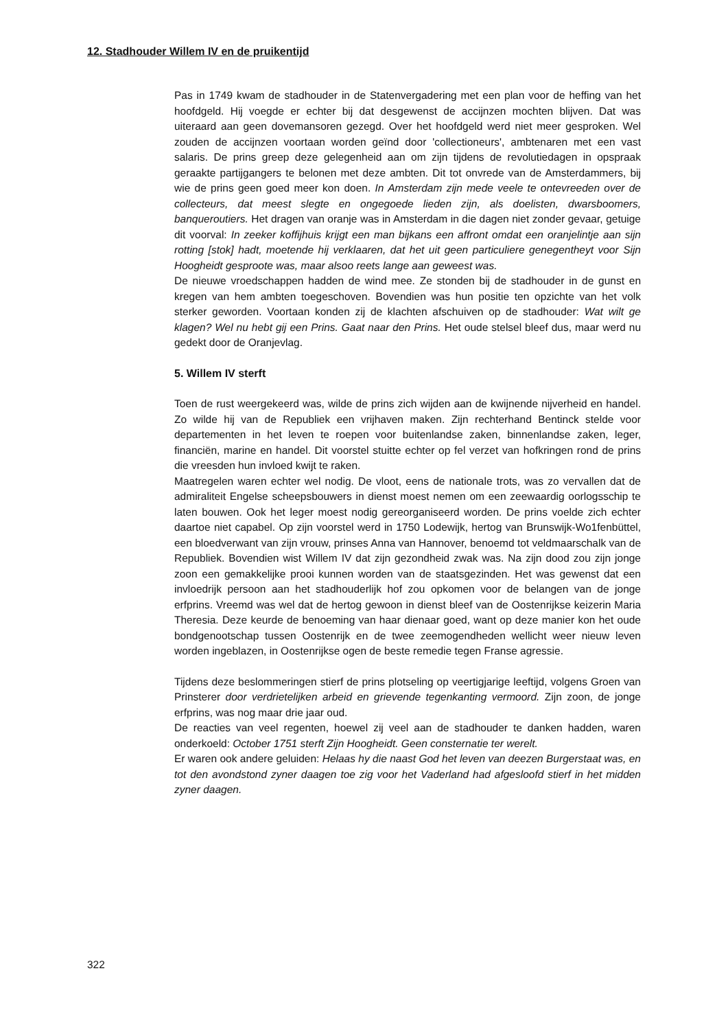12. Stadhouder Willem IV en de pruikentijd
Pas in 1749 kwam de stadhouder in de Statenvergadering met een plan voor de heffing van het hoofdgeld. Hij voegde er echter bij dat desgewenst de accijnzen mochten blijven. Dat was uiteraard aan geen dovemansoren gezegd. Over het hoofdgeld werd niet meer gesproken. Wel zouden de accijnzen voortaan worden geïnd door 'collectioneurs', ambtenaren met een vast salaris. De prins greep deze gelegenheid aan om zijn tijdens de revolutiedagen in opspraak geraakte partijgangers te belonen met deze ambten. Dit tot onvrede van de Amsterdammers, bij wie de prins geen goed meer kon doen. In Amsterdam zijn mede veele te ontevreeden over de collecteurs, dat meest slegte en ongegoede lieden zijn, als doelisten, dwarsboomers, banqueroutiers. Het dragen van oranje was in Amsterdam in die dagen niet zonder gevaar, getuige dit voorval: In zeeker koffijhuis krijgt een man bijkans een affront omdat een oranjelintje aan sijn rotting [stok] hadt, moetende hij verklaaren, dat het uit geen particuliere genegentheyt voor Sijn Hoogheidt gesproote was, maar alsoo reets lange aan geweest was.
De nieuwe vroedschappen hadden de wind mee. Ze stonden bij de stadhouder in de gunst en kregen van hem ambten toegeschoven. Bovendien was hun positie ten opzichte van het volk sterker geworden. Voortaan konden zij de klachten afschuiven op de stadhouder: Wat wilt ge klagen? Wel nu hebt gij een Prins. Gaat naar den Prins. Het oude stelsel bleef dus, maar werd nu gedekt door de Oranjevlag.
5. Willem IV sterft
Toen de rust weergekeerd was, wilde de prins zich wijden aan de kwijnende nijverheid en handel. Zo wilde hij van de Republiek een vrijhaven maken. Zijn rechterhand Bentinck stelde voor departementen in het leven te roepen voor buitenlandse zaken, binnenlandse zaken, leger, financiën, marine en handel. Dit voorstel stuitte echter op fel verzet van hofkringen rond de prins die vreesden hun invloed kwijt te raken.
Maatregelen waren echter wel nodig. De vloot, eens de nationale trots, was zo vervallen dat de admiraliteit Engelse scheepsbouwers in dienst moest nemen om een zeewaardig oorlogsschip te laten bouwen. Ook het leger moest nodig gereorganiseerd worden. De prins voelde zich echter daartoe niet capabel. Op zijn voorstel werd in 1750 Lodewijk, hertog van Brunswijk-Wo1fenbüttel, een bloedverwant van zijn vrouw, prinses Anna van Hannover, benoemd tot veldmaarschalk van de Republiek. Bovendien wist Willem IV dat zijn gezondheid zwak was. Na zijn dood zou zijn jonge zoon een gemakkelijke prooi kunnen worden van de staatsgezinden. Het was gewenst dat een invloedrijk persoon aan het stadhouderlijk hof zou opkomen voor de belangen van de jonge erfprins. Vreemd was wel dat de hertog gewoon in dienst bleef van de Oostenrijkse keizerin Maria Theresia. Deze keurde de benoeming van haar dienaar goed, want op deze manier kon het oude bondgenootschap tussen Oostenrijk en de twee zeemogendheden wellicht weer nieuw leven worden ingeblazen, in Oostenrijkse ogen de beste remedie tegen Franse agressie.
Tijdens deze beslommeringen stierf de prins plotseling op veertigjarige leeftijd, volgens Groen van Prinsterer door verdrietelijken arbeid en grievende tegenkanting vermoord. Zijn zoon, de jonge erfprins, was nog maar drie jaar oud.
De reacties van veel regenten, hoewel zij veel aan de stadhouder te danken hadden, waren onderkoeld: October 1751 sterft Zijn Hoogheidt. Geen consternatie ter werelt.
Er waren ook andere geluiden: Helaas hy die naast God het leven van deezen Burgerstaat was, en tot den avondstond zyner daagen toe zig voor het Vaderland had afgesloofd stierf in het midden zyner daagen.
322